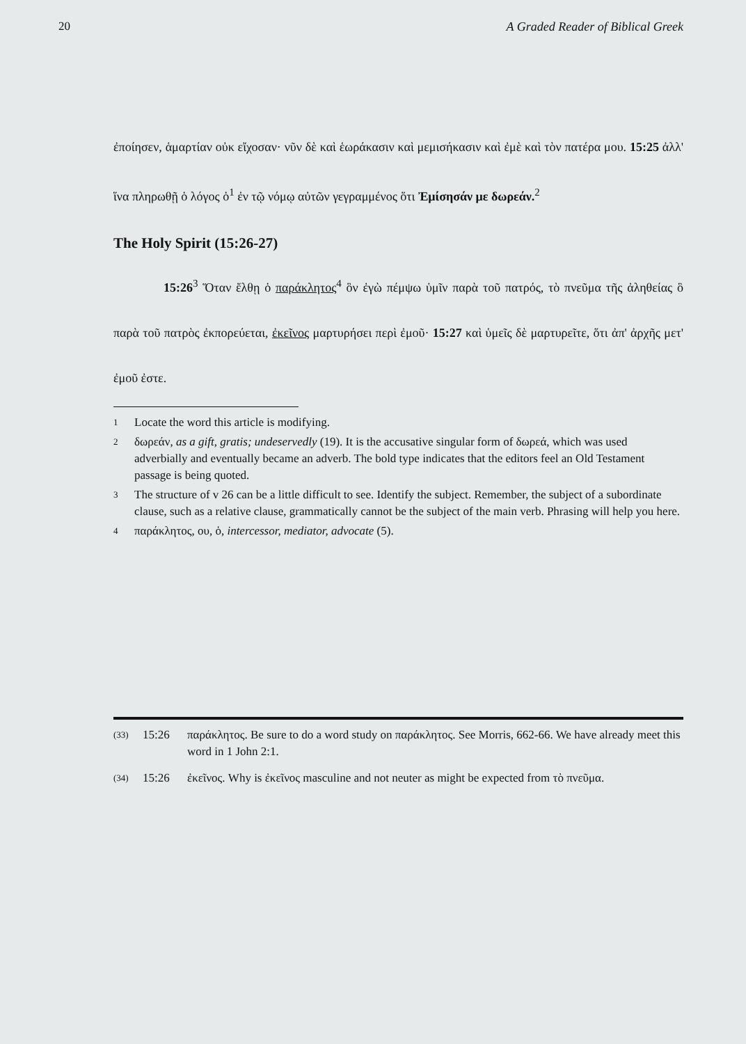20 A Graded Reader of Biblical Greek
ἐποίησεν, ἁμαρτίαν οὐκ εἴχοσαν· νῦν δὲ καὶ ἑωράκασιν καὶ μεμισήκασιν καὶ ἐμὲ καὶ τὸν πατέρα μου. 15:25 ἀλλ' ἵνα πληρωθῇ ὁ λόγος ὁ<sup>1</sup> ἐν τῷ νόμῳ αὐτῶν γεγραμμένος ὅτι Ἐμίσησάν με δωρεάν.<sup>2</sup>
The Holy Spirit (15:26-27)
15:26<sup>3</sup> Ὅταν ἔλθῃ ὁ παράκλητος<sup>4</sup> ὃν ἐγὼ πέμψω ὑμῖν παρὰ τοῦ πατρός, τὸ πνεῦμα τῆς ἀληθείας ὃ παρὰ τοῦ πατρὸς ἐκπορεύεται, ἐκεῖνος μαρτυρήσει περὶ ἐμοῦ· 15:27 καὶ ὑμεῖς δὲ μαρτυρεῖτε, ὅτι ἀπ' ἀρχῆς μετ' ἐμοῦ ἐστε.
1 Locate the word this article is modifying.
2 δωρεάν, as a gift, gratis; undeservedly (19). It is the accusative singular form of δωρεά, which was used adverbially and eventually became an adverb. The bold type indicates that the editors feel an Old Testament passage is being quoted.
3 The structure of v 26 can be a little difficult to see. Identify the subject. Remember, the subject of a subordinate clause, such as a relative clause, grammatically cannot be the subject of the main verb. Phrasing will help you here.
4 παράκλητος, ου, ὁ, intercessor, mediator, advocate (5).
(33) 15:26 παράκλητος. Be sure to do a word study on παράκλητος. See Morris, 662-66. We have already meet this word in 1 John 2:1.
(34) 15:26 ἐκεῖνος. Why is ἐκεῖνος masculine and not neuter as might be expected from τὸ πνεῦμα.